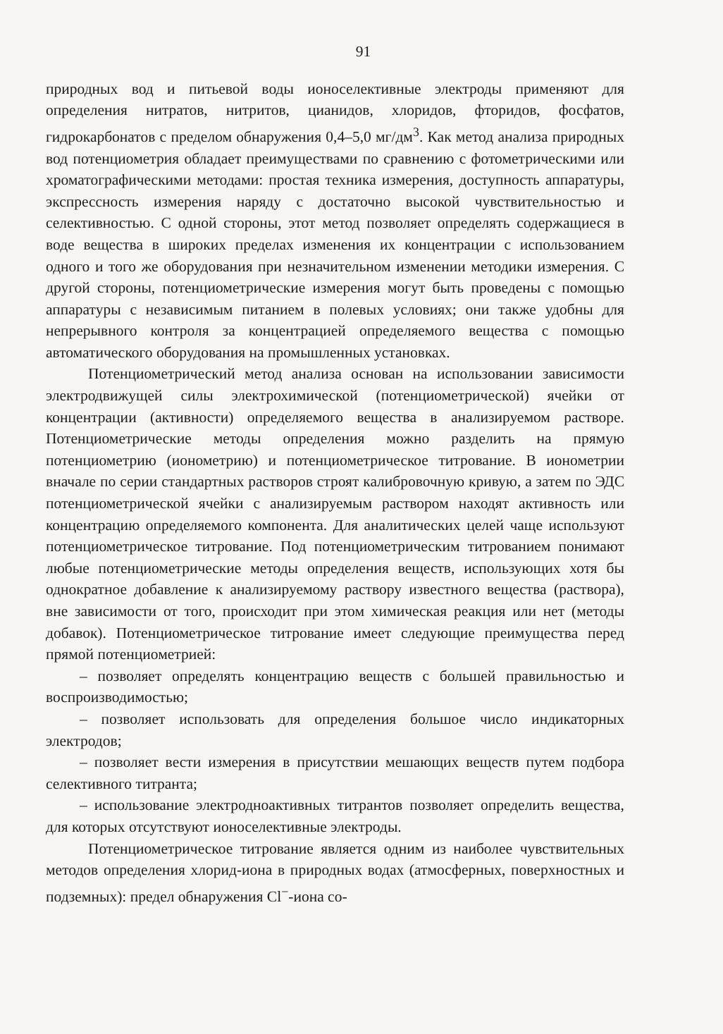91
природных вод и питьевой воды ионоселективные электроды применяют для определения нитратов, нитритов, цианидов, хлоридов, фторидов, фосфатов, гидрокарбонатов с пределом обнаружения 0,4–5,0 мг/дм<sup>3</sup>. Как метод анализа природных вод потенциометрия обладает преимуществами по сравнению с фотометрическими или хроматографическими методами: простая техника измерения, доступность аппаратуры, экспрессность измерения наряду с достаточно высокой чувствительностью и селективностью. С одной стороны, этот метод позволяет определять содержащиеся в воде вещества в широких пределах изменения их концентрации с использованием одного и того же оборудования при незначительном изменении методики измерения. С другой стороны, потенциометрические измерения могут быть проведены с помощью аппаратуры с независимым питанием в полевых условиях; они также удобны для непрерывного контроля за концентрацией определяемого вещества с помощью автоматического оборудования на промышленных установках.
Потенциометрический метод анализа основан на использовании зависимости электродвижущей силы электрохимической (потенциометрической) ячейки от концентрации (активности) определяемого вещества в анализируемом растворе. Потенциометрические методы определения можно разделить на прямую потенциометрию (ионометрию) и потенциометрическое титрование. В ионометрии вначале по серии стандартных растворов строят калибровочную кривую, а затем по ЭДС потенциометрической ячейки с анализируемым раствором находят активность или концентрацию определяемого компонента. Для аналитических целей чаще используют потенциометрическое титрование. Под потенциометрическим титрованием понимают любые потенциометрические методы определения веществ, использующих хотя бы однократное добавление к анализируемому раствору известного вещества (раствора), вне зависимости от того, происходит при этом химическая реакция или нет (методы добавок). Потенциометрическое титрование имеет следующие преимущества перед прямой потенциометрией:
– позволяет определять концентрацию веществ с большей правильностью и воспроизводимостью;
– позволяет использовать для определения большое число индикаторных электродов;
– позволяет вести измерения в присутствии мешающих веществ путем подбора селективного титранта;
– использование электродноактивных титрантов позволяет определить вещества, для которых отсутствуют ионоселективные электроды.
Потенциометрическое титрование является одним из наиболее чувствительных методов определения хлорид-иона в природных водах (атмосферных, поверхностных и подземных): предел обнаружения Cl<sup>−</sup>-иона со-